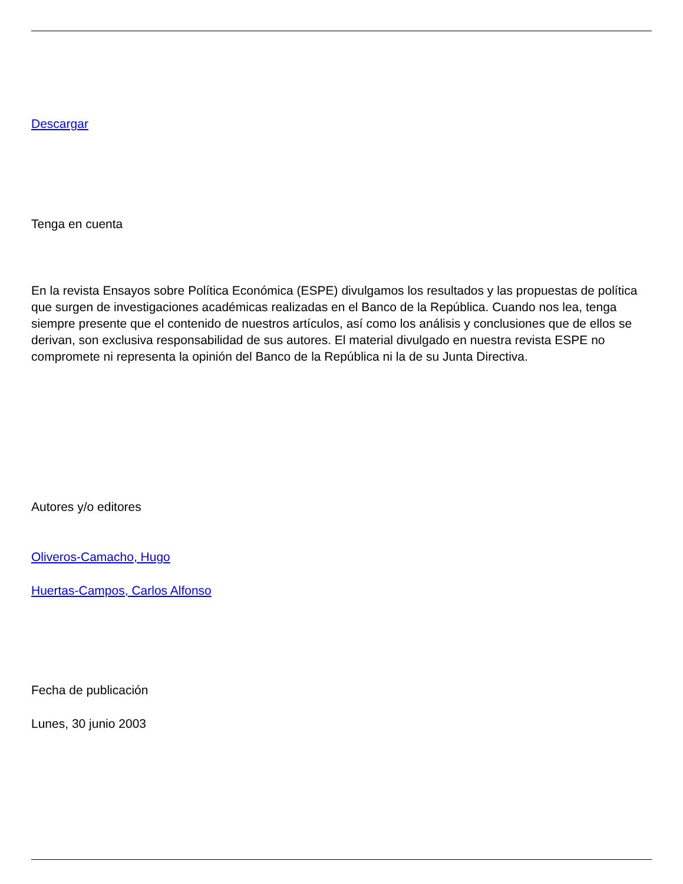Descargar
Tenga en cuenta
En la revista Ensayos sobre Política Económica (ESPE) divulgamos los resultados y las propuestas de política que surgen de investigaciones académicas realizadas en el Banco de la República. Cuando nos lea, tenga siempre presente que el contenido de nuestros artículos, así como los análisis y conclusiones que de ellos se derivan, son exclusiva responsabilidad de sus autores. El material divulgado en nuestra revista ESPE no compromete ni representa la opinión del Banco de la República ni la de su Junta Directiva.
Autores y/o editores
Oliveros-Camacho, Hugo
Huertas-Campos, Carlos Alfonso
Fecha de publicación
Lunes, 30 junio 2003